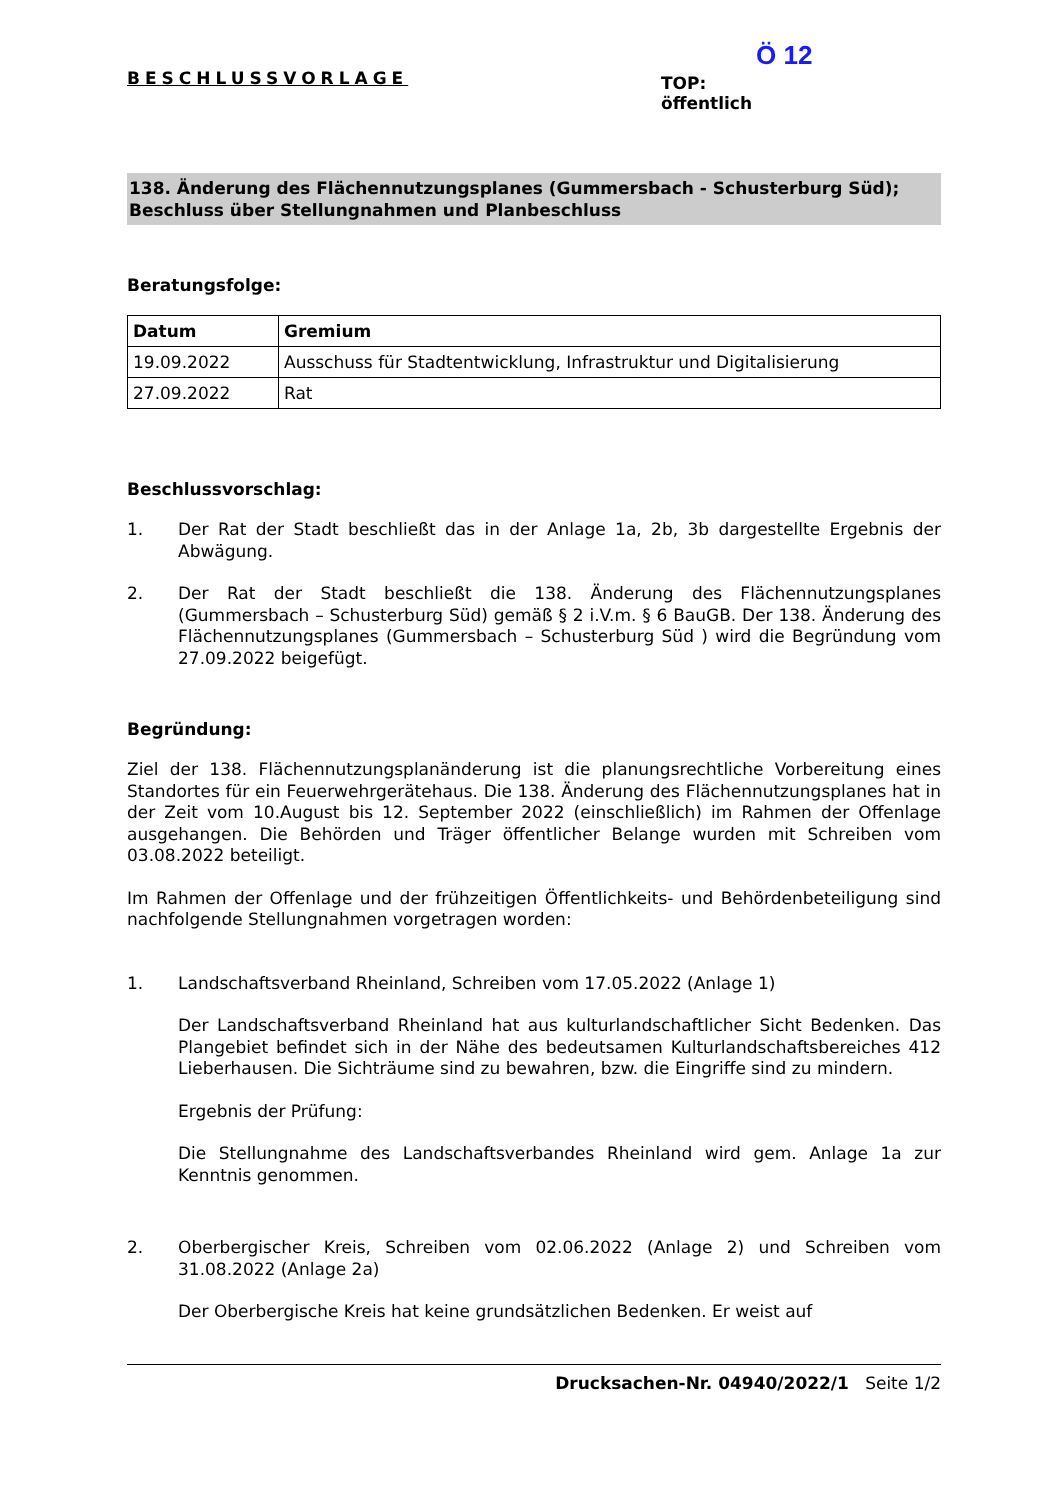BESCHLUSSVORLAGE
Ö 12
TOP:
öffentlich
138. Änderung des Flächennutzungsplanes (Gummersbach - Schusterburg Süd); Beschluss über Stellungnahmen und Planbeschluss
Beratungsfolge:
| Datum | Gremium |
| --- | --- |
| 19.09.2022 | Ausschuss für Stadtentwicklung, Infrastruktur und Digitalisierung |
| 27.09.2022 | Rat |
Beschlussvorschlag:
1. Der Rat der Stadt beschließt das in der Anlage 1a, 2b, 3b dargestellte Ergebnis der Abwägung.
2. Der Rat der Stadt beschließt die 138. Änderung des Flächennutzungsplanes (Gummersbach – Schusterburg Süd) gemäß § 2 i.V.m. § 6 BauGB. Der 138. Änderung des Flächennutzungsplanes (Gummersbach – Schusterburg Süd ) wird die Begründung vom 27.09.2022 beigefügt.
Begründung:
Ziel der 138. Flächennutzungsplanänderung ist die planungsrechtliche Vorbereitung eines Standortes für ein Feuerwehrgerätehaus. Die 138. Änderung des Flächennutzungsplanes hat in der Zeit vom 10.August bis 12. September 2022 (einschließlich) im Rahmen der Offenlage ausgehangen. Die Behörden und Träger öffentlicher Belange wurden mit Schreiben vom 03.08.2022 beteiligt.
Im Rahmen der Offenlage und der frühzeitigen Öffentlichkeits- und Behördenbeteiligung sind nachfolgende Stellungnahmen vorgetragen worden:
1. Landschaftsverband Rheinland, Schreiben vom 17.05.2022 (Anlage 1)
Der Landschaftsverband Rheinland hat aus kulturlandschaftlicher Sicht Bedenken. Das Plangebiet befindet sich in der Nähe des bedeutsamen Kulturlandschaftsbereiches 412 Lieberhausen. Die Sichträume sind zu bewahren, bzw. die Eingriffe sind zu mindern.
Ergebnis der Prüfung:
Die Stellungnahme des Landschaftsverbandes Rheinland wird gem. Anlage 1a zur Kenntnis genommen.
2. Oberbergischer Kreis, Schreiben vom 02.06.2022 (Anlage 2) und Schreiben vom 31.08.2022 (Anlage 2a)
Der Oberbergische Kreis hat keine grundsätzlichen Bedenken. Er weist auf
Drucksachen-Nr. 04940/2022/1 Seite 1/2